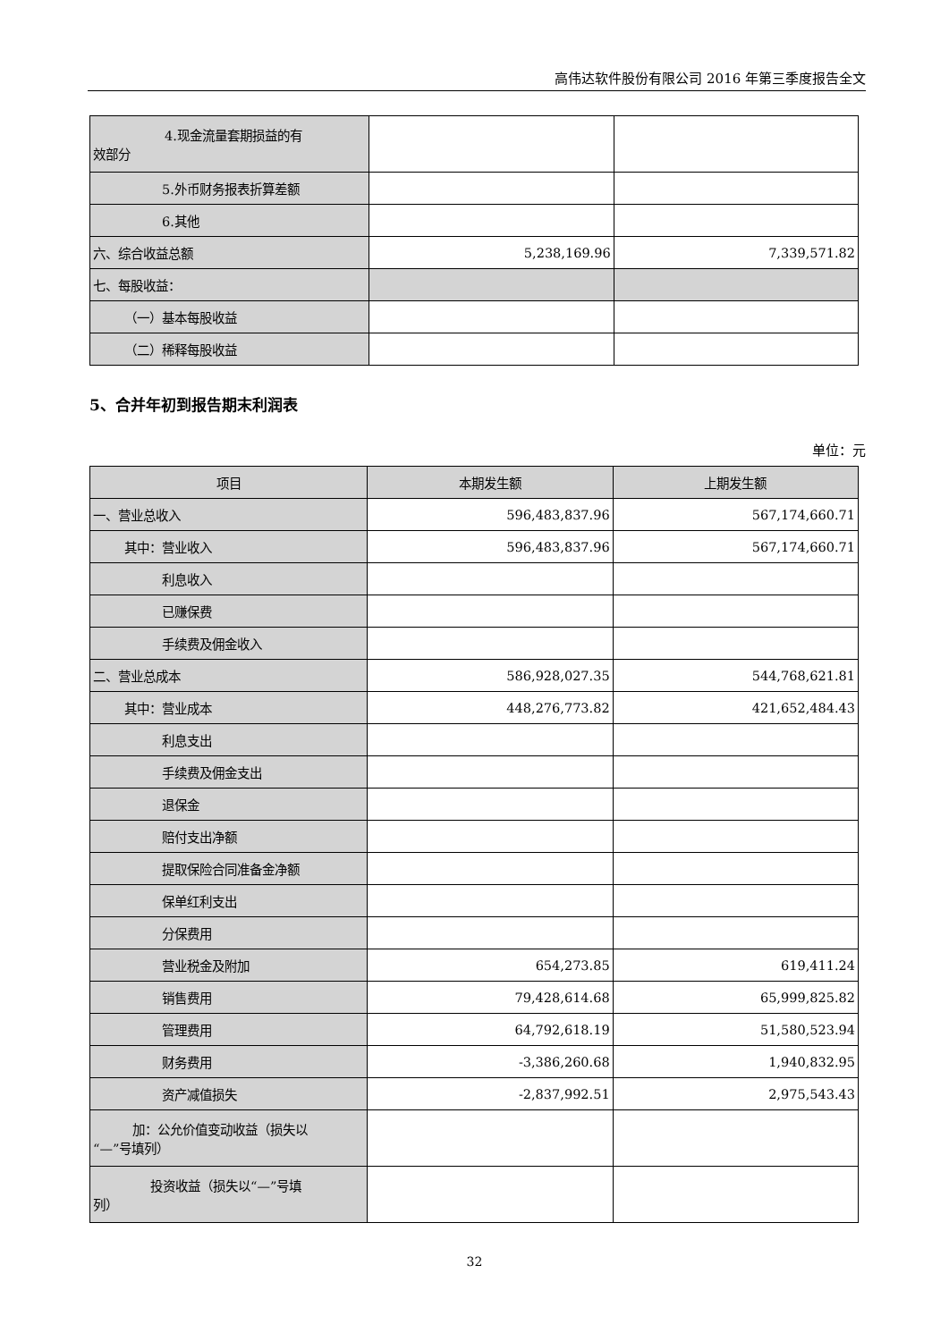高伟达软件股份有限公司 2016 年第三季度报告全文
| 4.现金流量套期损益的有 效部分 | | |
| 5.外币财务报表折算差额 | | |
| 6.其他 | | |
| 六、综合收益总额 | 5,238,169.96 | 7,339,571.82 |
| 七、每股收益： | | |
| （一）基本每股收益 | | |
| （二）稀释每股收益 | | |
5、合并年初到报告期末利润表
单位：元
| 项目 | 本期发生额 | 上期发生额 |
| --- | --- | --- |
| 一、营业总收入 | 596,483,837.96 | 567,174,660.71 |
| 其中：营业收入 | 596,483,837.96 | 567,174,660.71 |
| 利息收入 | | |
| 已赚保费 | | |
| 手续费及佣金收入 | | |
| 二、营业总成本 | 586,928,027.35 | 544,768,621.81 |
| 其中：营业成本 | 448,276,773.82 | 421,652,484.43 |
| 利息支出 | | |
| 手续费及佣金支出 | | |
| 退保金 | | |
| 赔付支出净额 | | |
| 提取保险合同准备金净额 | | |
| 保单红利支出 | | |
| 分保费用 | | |
| 营业税金及附加 | 654,273.85 | 619,411.24 |
| 销售费用 | 79,428,614.68 | 65,999,825.82 |
| 管理费用 | 64,792,618.19 | 51,580,523.94 |
| 财务费用 | -3,386,260.68 | 1,940,832.95 |
| 资产减值损失 | -2,837,992.51 | 2,975,543.43 |
| 加：公允价值变动收益（损失以 “—”号填列） | | |
| 投资收益（损失以“—”号填 列） | | |
32